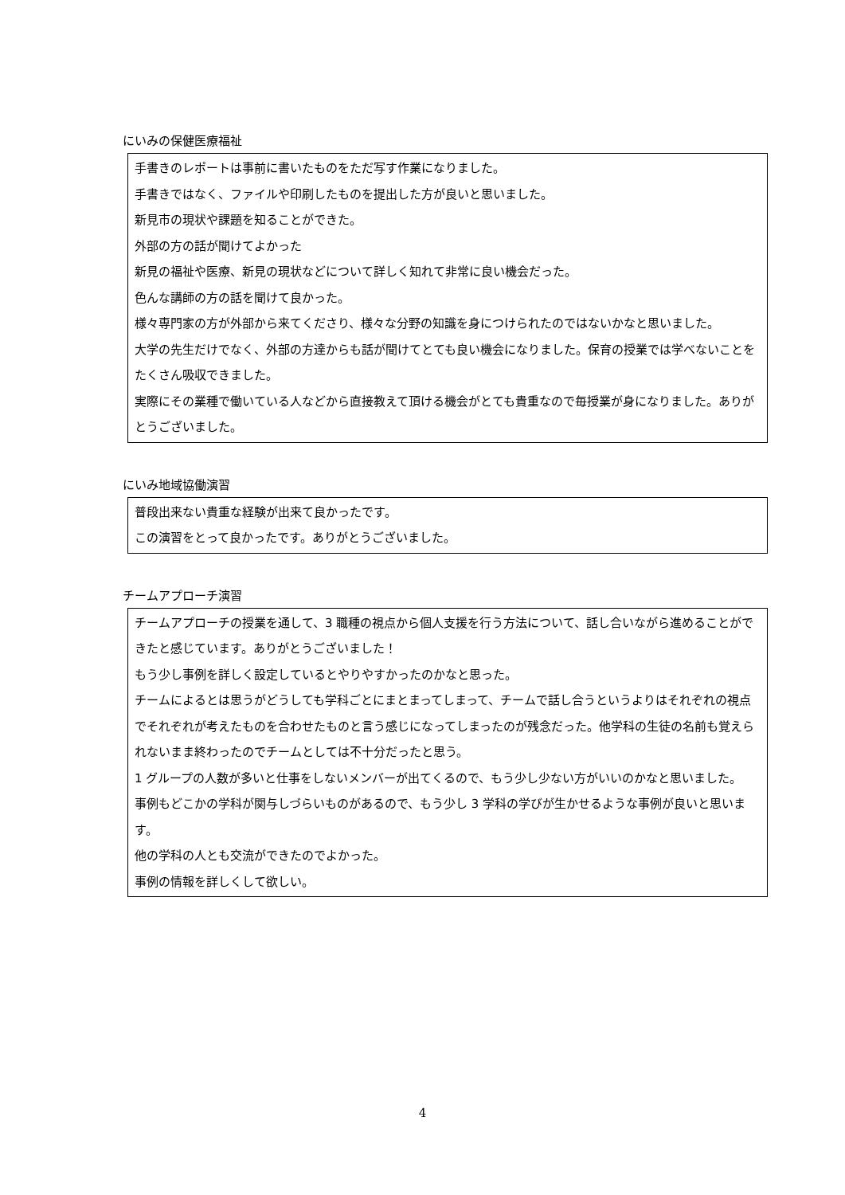にいみの保健医療福祉
手書きのレポートは事前に書いたものをただ写す作業になりました。
手書きではなく、ファイルや印刷したものを提出した方が良いと思いました。
新見市の現状や課題を知ることができた。
外部の方の話が聞けてよかった
新見の福祉や医療、新見の現状などについて詳しく知れて非常に良い機会だった。
色んな講師の方の話を聞けて良かった。
様々専門家の方が外部から来てくださり、様々な分野の知識を身につけられたのではないかなと思いました。
大学の先生だけでなく、外部の方達からも話が聞けてとても良い機会になりました。保育の授業では学べないことをたくさん吸収できました。
実際にその業種で働いている人などから直接教えて頂ける機会がとても貴重なので毎授業が身になりました。ありがとうございました。
にいみ地域協働演習
普段出来ない貴重な経験が出来て良かったです。
この演習をとって良かったです。ありがとうございました。
チームアプローチ演習
チームアプローチの授業を通して、3 職種の視点から個人支援を行う方法について、話し合いながら進めることができたと感じています。ありがとうございました！
もう少し事例を詳しく設定しているとやりやすかったのかなと思った。
チームによるとは思うがどうしても学科ごとにまとまってしまって、チームで話し合うというよりはそれぞれの視点でそれぞれが考えたものを合わせたものと言う感じになってしまったのが残念だった。他学科の生徒の名前も覚えられないまま終わったのでチームとしては不十分だったと思う。
1 グループの人数が多いと仕事をしないメンバーが出てくるので、もう少し少ない方がいいのかなと思いました。
事例もどこかの学科が関与しづらいものがあるので、もう少し 3 学科の学びが生かせるような事例が良いと思います。
他の学科の人とも交流ができたのでよかった。
事例の情報を詳しくして欲しい。
4